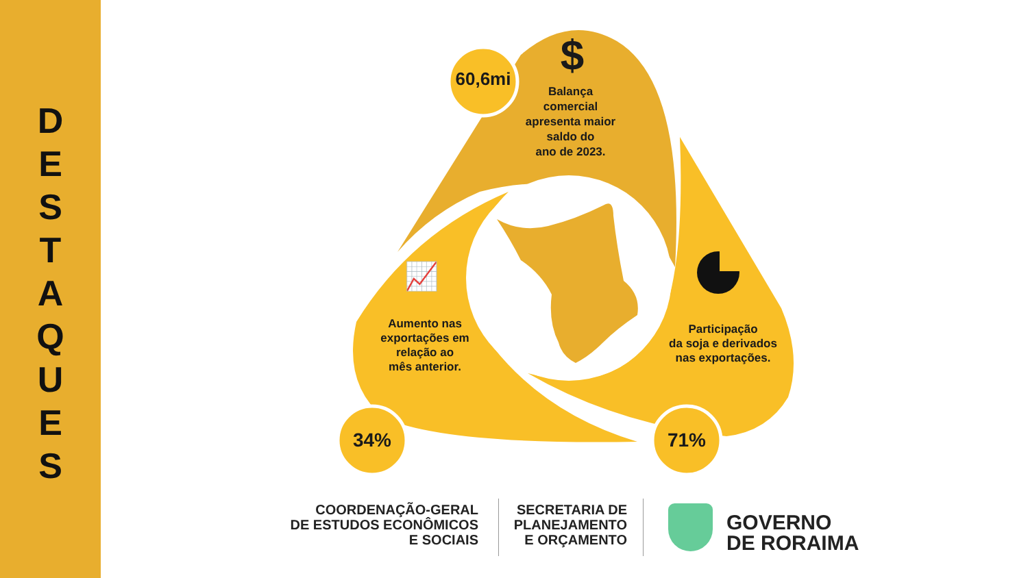D
E
S
T
A
Q
U
E
S
60,6mi $
Balança
comercial
apresenta maior
saldo do
ano de 2023.
📈
Aumento nas
exportações em
relação ao
mês anterior.
Participação
da soja e derivados
nas exportações.
34% 71%
COORDENAÇÃO-GERAL
DE ESTUDOS ECONÔMICOS
E SOCIAIS
SECRETARIA DE
PLANEJAMENTO
E ORÇAMENTO
GOVERNO
DE RORAIMA